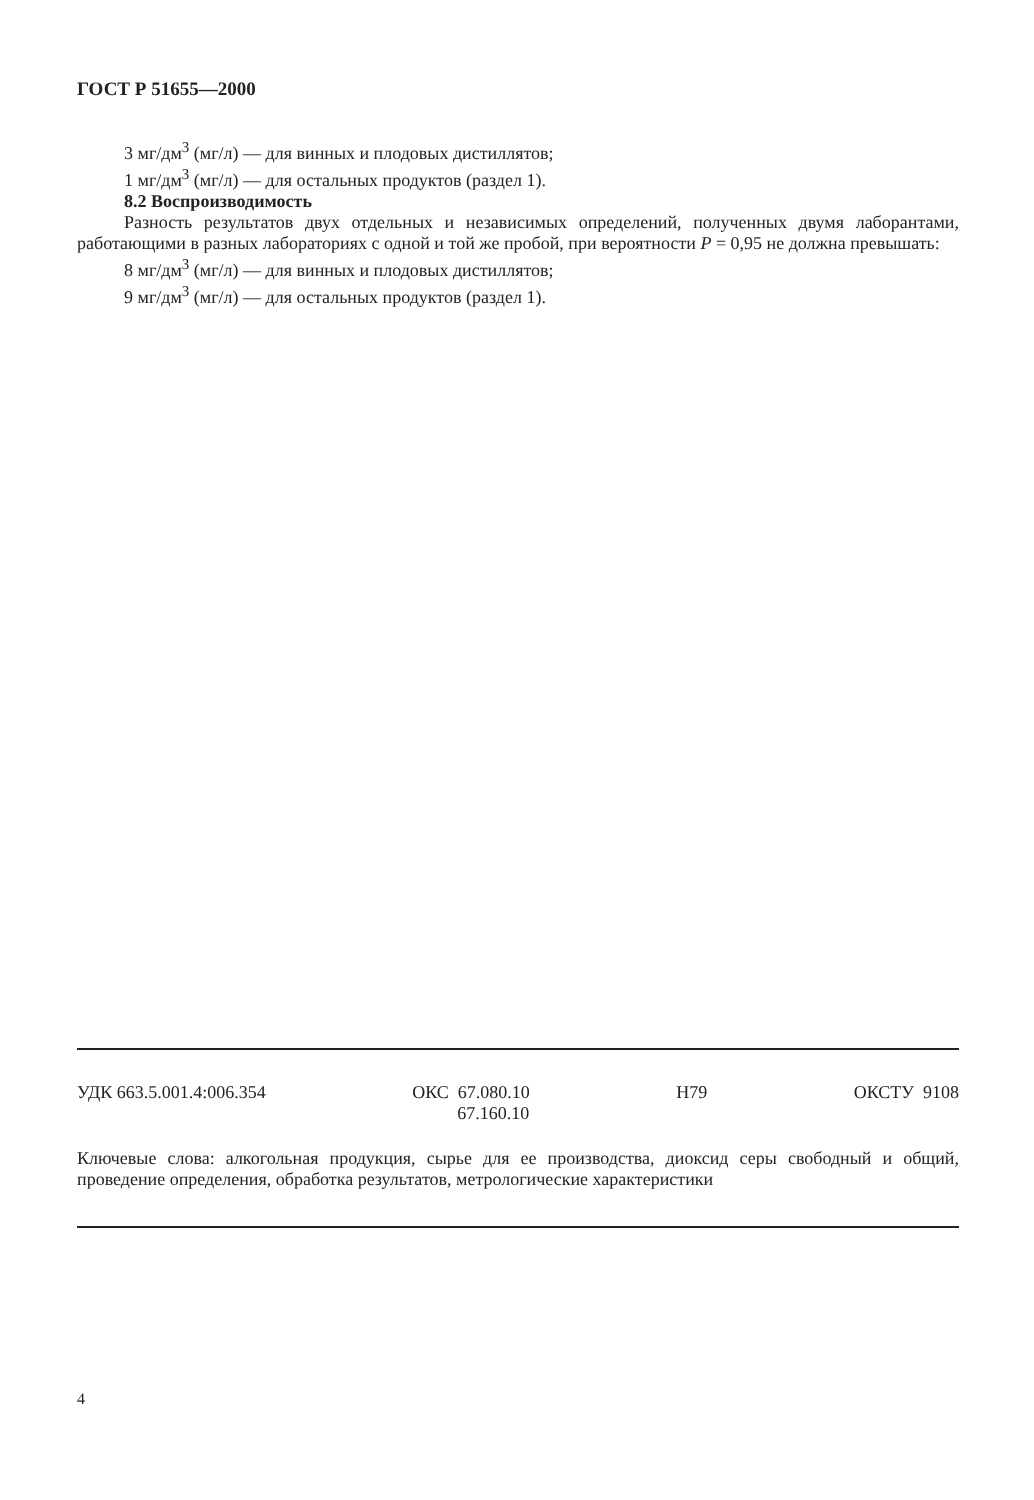ГОСТ Р 51655—2000
3 мг/дм<sup>3</sup> (мг/л) — для винных и плодовых дистиллятов;
1 мг/дм<sup>3</sup> (мг/л) — для остальных продуктов (раздел 1).
8.2 Воспроизводимость
Разность результатов двух отдельных и независимых определений, полученных двумя лаборантами, работающими в разных лабораториях с одной и той же пробой, при вероятности P = 0,95 не должна превышать:
8 мг/дм<sup>3</sup> (мг/л) — для винных и плодовых дистиллятов;
9 мг/дм<sup>3</sup> (мг/л) — для остальных продуктов (раздел 1).
УДК 663.5.001.4:006.354 ОКС 67.080.10
67.160.10
Н79 ОКСТУ 9108
Ключевые слова: алкогольная продукция, сырье для ее производства, диоксид серы свободный и общий, проведение определения, обработка результатов, метрологические характеристики
4